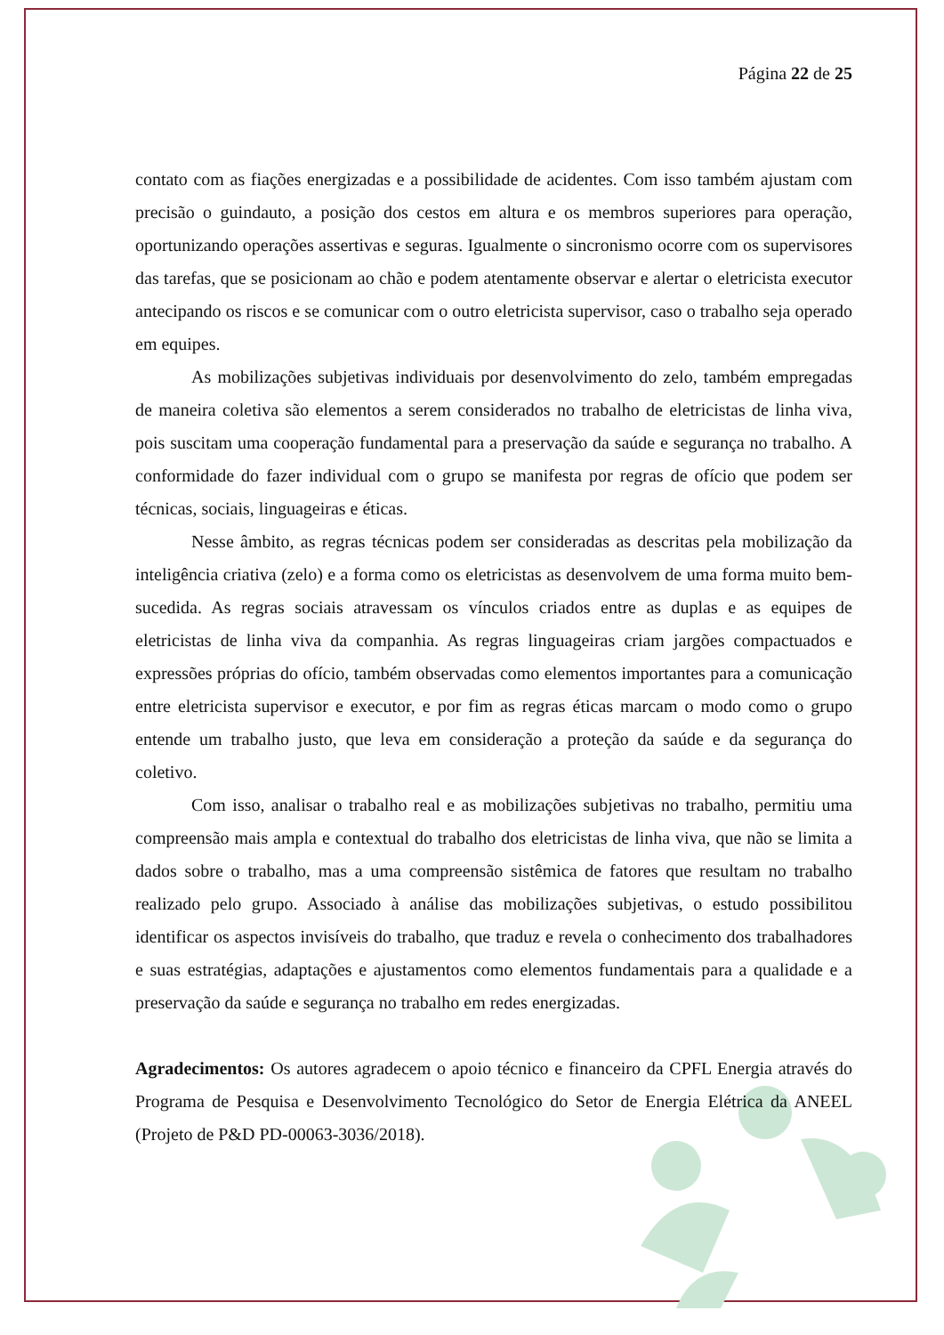Página 22 de 25
contato com as fiações energizadas e a possibilidade de acidentes. Com isso também ajustam com precisão o guindauto, a posição dos cestos em altura e os membros superiores para operação, oportunizando operações assertivas e seguras. Igualmente o sincronismo ocorre com os supervisores das tarefas, que se posicionam ao chão e podem atentamente observar e alertar o eletricista executor antecipando os riscos e se comunicar com o outro eletricista supervisor, caso o trabalho seja operado em equipes.
As mobilizações subjetivas individuais por desenvolvimento do zelo, também empregadas de maneira coletiva são elementos a serem considerados no trabalho de eletricistas de linha viva, pois suscitam uma cooperação fundamental para a preservação da saúde e segurança no trabalho. A conformidade do fazer individual com o grupo se manifesta por regras de ofício que podem ser técnicas, sociais, linguageiras e éticas.
Nesse âmbito, as regras técnicas podem ser consideradas as descritas pela mobilização da inteligência criativa (zelo) e a forma como os eletricistas as desenvolvem de uma forma muito bem-sucedida. As regras sociais atravessam os vínculos criados entre as duplas e as equipes de eletricistas de linha viva da companhia. As regras linguageiras criam jargões compactuados e expressões próprias do ofício, também observadas como elementos importantes para a comunicação entre eletricista supervisor e executor, e por fim as regras éticas marcam o modo como o grupo entende um trabalho justo, que leva em consideração a proteção da saúde e da segurança do coletivo.
Com isso, analisar o trabalho real e as mobilizações subjetivas no trabalho, permitiu uma compreensão mais ampla e contextual do trabalho dos eletricistas de linha viva, que não se limita a dados sobre o trabalho, mas a uma compreensão sistêmica de fatores que resultam no trabalho realizado pelo grupo. Associado à análise das mobilizações subjetivas, o estudo possibilitou identificar os aspectos invisíveis do trabalho, que traduz e revela o conhecimento dos trabalhadores e suas estratégias, adaptações e ajustamentos como elementos fundamentais para a qualidade e a preservação da saúde e segurança no trabalho em redes energizadas.
Agradecimentos: Os autores agradecem o apoio técnico e financeiro da CPFL Energia através do Programa de Pesquisa e Desenvolvimento Tecnológico do Setor de Energia Elétrica da ANEEL (Projeto de P&D PD-00063-3036/2018).